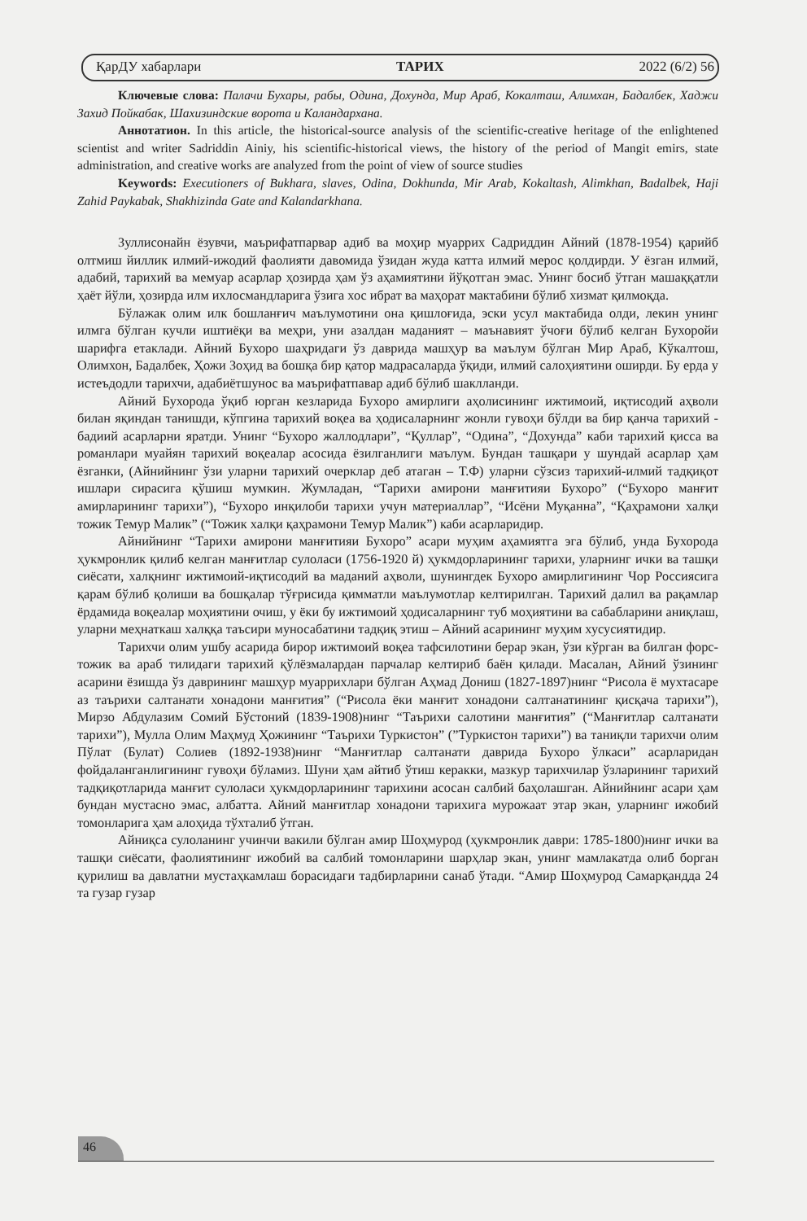ҚарДУ хабарлари ТАРИХ 2022 (6/2) 56
Ключевые слова: Палачи Бухары, рабы, Одина, Дохунда, Мир Араб, Кокалташ, Алимхан, Бадалбек, Хаджи Захид Пойкабак, Шахизиндские ворота и Каландархана.
Аннотатион. In this article, the historical-source analysis of the scientific-creative heritage of the enlightened scientist and writer Sadriddin Ainiy, his scientific-historical views, the history of the period of Mangit emirs, state administration, and creative works are analyzed from the point of view of source studies
Keywords: Executioners of Bukhara, slaves, Odina, Dokhunda, Mir Arab, Kokaltash, Alimkhan, Badalbek, Haji Zahid Paykabak, Shakhizinda Gate and Kalandarkhana.
Зуллисонайн ёзувчи, маърифатпарвар адиб ва моҳир муаррих Садриддин Айний (1878-1954) қарийб олтмиш йиллик илмий-ижодий фаолияти давомида ўзидан жуда катта илмий мерос қолдирди. У ёзган илмий, адабий, тарихий ва мемуар асарлар ҳозирда ҳам ўз аҳамиятини йўқотган эмас. Унинг босиб ўтган машаққатли ҳаёт йўли, ҳозирда илм ихлосмандларига ўзига хос ибрат ва маҳорат мактабини бўлиб хизмат қилмоқда.
Бўлажак олим илк бошланғич маълумотини она қишлоғида, эски усул мактабида олди, лекин унинг илмга бўлган кучли иштиёқи ва меҳри, уни азалдан маданият – маънавият ўчоғи бўлиб келган Бухоройи шарифга етаклади. Айний Бухоро шаҳридаги ўз даврида машҳур ва маълум бўлган Мир Араб, Кўкалтош, Олимхон, Бадалбек, Ҳожи Зоҳид ва бошқа бир қатор мадрасаларда ўқиди, илмий салоҳиятини оширди. Бу ерда у истеъдодли тарихчи, адабиётшунос ва маърифатпавар адиб бўлиб шаклланди.
Айний Бухорода ўқиб юрган кезларида Бухоро амирлиги аҳолисининг ижтимоий, иқтисодий аҳволи билан яқиндан танишди, кўпгина тарихий воқеа ва ҳодисаларнинг жонли гувоҳи бўлди ва бир қанча тарихий - бадиий асарларни яратди. Унинг “Бухоро жаллодлари”, “Қуллар”, “Одина”, “Дохунда” каби тарихий қисса ва романлари муайян тарихий воқеалар асосида ёзилганлиги маълум. Бундан ташқари у шундай асарлар ҳам ёзганки, (Айнийнинг ўзи уларни тарихий очерклар деб атаган – Т.Ф) уларни сўзсиз тарихий-илмий тадқиқот ишлари сирасига қўшиш мумкин. Жумладан, “Тарихи амирони манғитияи Бухоро” (“Бухоро манғит амирларининг тарихи”), “Бухоро инқилоби тарихи учун материаллар”, “Исёни Муқанна”, “Қаҳрамони халқи тожик Темур Малик” (“Тожик халқи қаҳрамони Темур Малик”) каби асарларидир.
Айнийнинг “Тарихи амирони манғитияи Бухоро” асари муҳим аҳамиятга эга бўлиб, унда Бухорода ҳукмронлик қилиб келган манғитлар сулоласи (1756-1920 й) ҳукмдорларининг тарихи, уларнинг ички ва ташқи сиёсати, халқнинг ижтимоий-иқтисодий ва маданий аҳволи, шунингдек Бухоро амирлигининг Чор Россиясига қарам бўлиб қолиши ва бошқалар тўғрисида қимматли маълумотлар келтирилган. Тарихий далил ва рақамлар ёрдамида воқеалар моҳиятини очиш, у ёки бу ижтимоий ҳодисаларнинг туб моҳиятини ва сабабларини аниқлаш, уларни меҳнаткаш халққа таъсири муносабатини тадқиқ этиш – Айний асарининг муҳим хусусиятидир.
Тарихчи олим ушбу асарида бирор ижтимоий воқеа тафсилотини берар экан, ўзи кўрган ва билган форс-тожик ва араб тилидаги тарихий қўлёзмалардан парчалар келтириб баён қилади. Масалан, Айний ўзининг асарини ёзишда ўз даврининг машҳур муаррихлари бўлган Аҳмад Дониш (1827-1897)нинг “Рисола ё мухтасаре аз таърихи салтанати хонадони манғития” (“Рисола ёки манғит хонадони салтанатининг қисқача тарихи”), Мирзо Абдулазим Сомий Бўстоний (1839-1908)нинг “Таърихи салотини манғития” (“Манғитлар салтанати тарихи”), Мулла Олим Маҳмуд Ҳожининг “Таърихи Туркистон” (”Туркистон тарихи”) ва таниқли тарихчи олим Пўлат (Булат) Солиев (1892-1938)нинг “Манғитлар салтанати даврида Бухоро ўлкаси” асарларидан фойдаланганлигининг гувоҳи бўламиз. Шуни ҳам айтиб ўтиш керакки, мазкур тарихчилар ўзларининг тарихий тадқиқотларида манғит сулоласи ҳукмдорларининг тарихини асосан салбий баҳолашган. Айнийнинг асари ҳам бундан мустасно эмас, албатта. Айний манғитлар хонадони тарихига мурожаат этар экан, уларнинг ижобий томонларига ҳам алоҳида тўхталиб ўтган.
Айниқса сулоланинг учинчи вакили бўлган амир Шоҳмурод (ҳукмронлик даври: 1785-1800)нинг ички ва ташқи сиёсати, фаолиятининг ижобий ва салбий томонларини шарҳлар экан, унинг мамлакатда олиб борган қурилиш ва давлатни мустаҳкамлаш борасидаги тадбирларини санаб ўтади. “Амир Шоҳмурод Самарқандда 24 та гузар гузар
46